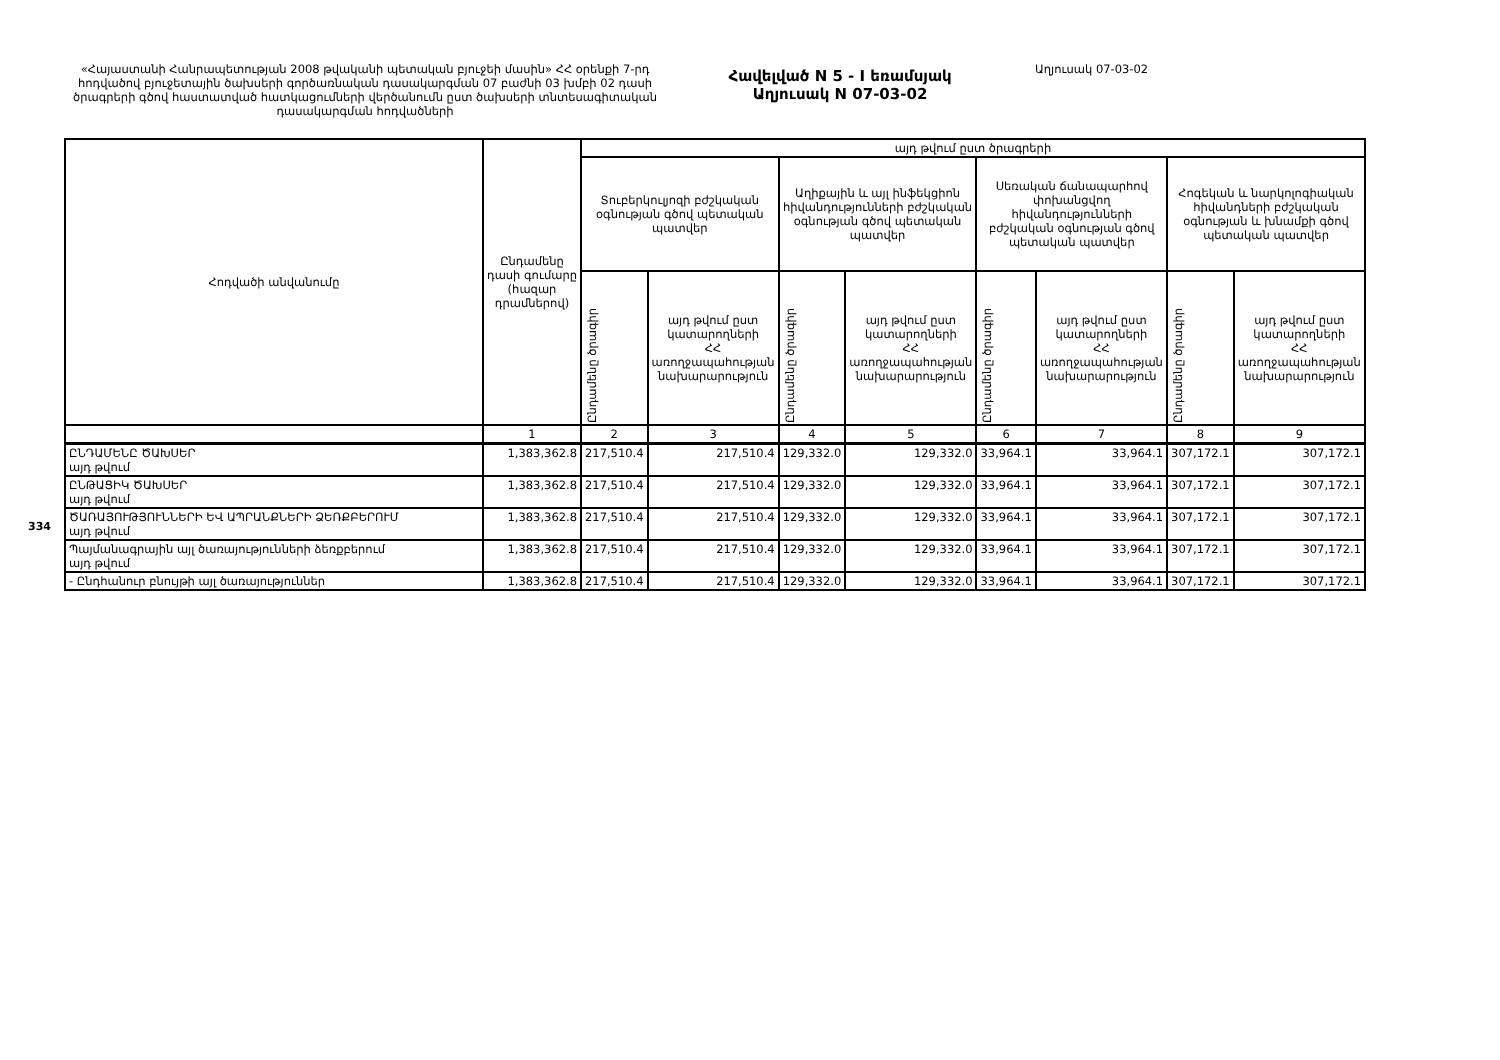334
«Հայաստանի Հանրապետության 2008 թվականի պետական բյուջեի մասին» ՀՀ օրենքի 7-րդ հոդվածով բյուջետային ծախսերի գործառնական դասակարգման 07 բաժնի 03 խմբի 02 դասի ծրագրերի գծով հաստատված հատկացումների վերծանումն ըստ ծախսերի տնտեսագիտական դասակարգման հոդվածների
Հավելված N 5 - I եռամսյակ
Աղյուսակ N 07-03-02
Աղյուսակ 07-03-02
| Հոդվածի անվանումը | Ընդամենը դասի գումարը (հազար դրամներով) | այդ թվում ըստ ծրագրերի | | | | | | | |
| --- | --- | --- | --- | --- | --- | --- | --- | --- | --- |
| | | Տուբերկուլյոզի բժշկական օգնության գծով պետական պատվեր | | Աղիքային և այլ ինֆեկցիոն հիվանդությունների բժշկական օգնության գծով պետական պատվեր | | Սեռական ճանապարհով փոխանցվող հիվանդությունների բժշկական օգնության գծով պետական պատվեր | | Հոգեկան և նարկոլոգիական հիվանդների բժշկական օգնության և խնամքի գծով պետական պատվեր | |
| | | Ընդամենը ծրագիր | այդ թվում ըստ կատարողների ՀՀ առողջապահության նախարարություն | Ընդամենը ծրագիր | այդ թվում ըստ կատարողների ՀՀ առողջապահության նախարարություն | Ընդամենը ծրագիր | այդ թվում ըստ կատարողների ՀՀ առողջապահության նախարարություն | Ընդամենը ծրագիր | այդ թվում ըստ կատարողների ՀՀ առողջապահության նախարարություն |
| | 1 | 2 | 3 | 4 | 5 | 6 | 7 | 8 | 9 |
| ԸՆԴԱՄԵՆԸ ԾԱԽՍԵՐ այդ թվում | 1,383,362.8 | 217,510.4 | 217,510.4 | 129,332.0 | 129,332.0 | 33,964.1 | 33,964.1 | 307,172.1 | 307,172.1 |
| ԸՆԹԱՑԻԿ ԾԱԽՍԵՐ այդ թվում | 1,383,362.8 | 217,510.4 | 217,510.4 | 129,332.0 | 129,332.0 | 33,964.1 | 33,964.1 | 307,172.1 | 307,172.1 |
| ԾԱՌԱՅՈՒԹՅՈՒՆՆԵՐԻ ԵՎ ԱՊՐԱՆՔՆԵՐԻ ՁԵՌՔԲԵՐՈՒՄ այդ թվում | 1,383,362.8 | 217,510.4 | 217,510.4 | 129,332.0 | 129,332.0 | 33,964.1 | 33,964.1 | 307,172.1 | 307,172.1 |
| Պայմանագրային այլ ծառայությունների ձեռքբերում այդ թվում | 1,383,362.8 | 217,510.4 | 217,510.4 | 129,332.0 | 129,332.0 | 33,964.1 | 33,964.1 | 307,172.1 | 307,172.1 |
| - Ընդհանուր բնույթի այլ ծառայություններ | 1,383,362.8 | 217,510.4 | 217,510.4 | 129,332.0 | 129,332.0 | 33,964.1 | 33,964.1 | 307,172.1 | 307,172.1 |